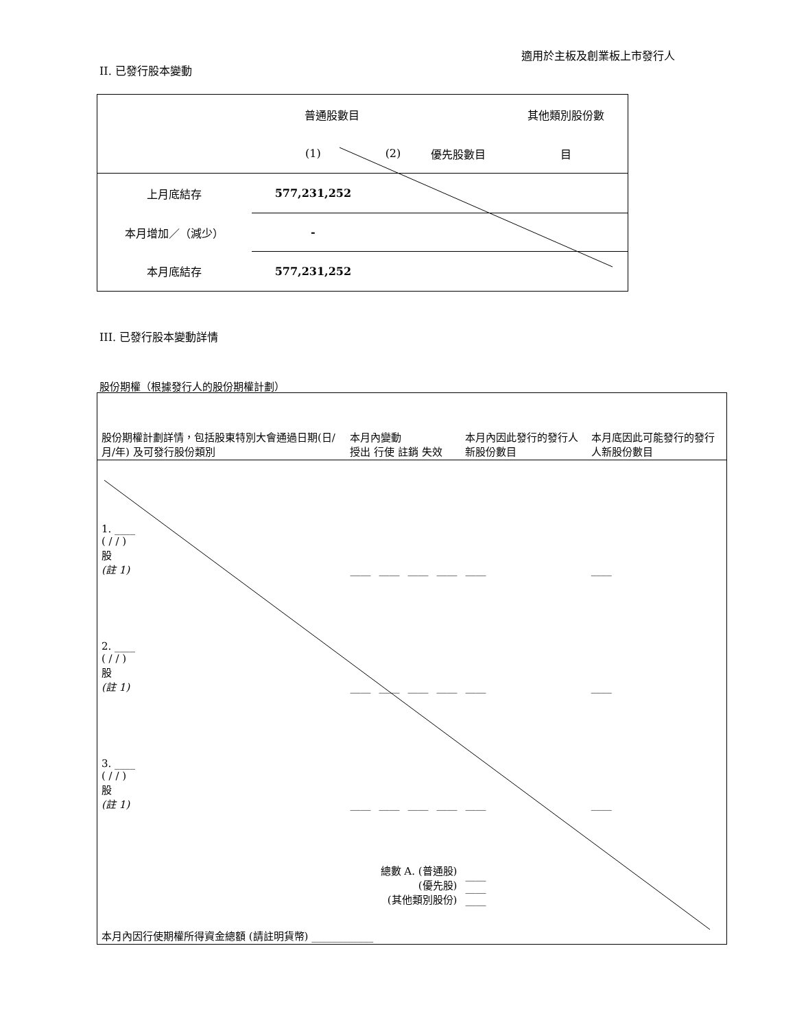適用於主板及創業板上市發行人
II. 已發行股本變動
| | 普通股數目 | | | 其他類別股份數 |
| | (1) | (2) | 優先股數目 | 目 |
| 上月底結存 | 577,231,252 | | | |
| 本月增加／（減少） | - | | | |
| 本月底結存 | 577,231,252 | | | |
III. 已發行股本變動詳情
股份期權（根據發行人的股份期權計劃）
| 股份期權計劃詳情，包括股東特別大會通過日期(日/月/年) 及可發行股份類別 | 本月內變動 授出 行使 註銷 失效 | | | | 本月內因此發行的發行人新股份數目 | 本月底因此可能發行的發行人新股份數目 |
| 1. ____ ( / / ) 股 (註 1) | ____ | ____ | ____ | ____ | ____ | ____ |
| 2. ____ ( / / ) 股 (註 1) | ____ | ____ | ____ | ____ | ____ | ____ |
| 3. ____ ( / / ) 股 (註 1) | ____ | ____ | ____ | ____ | ____ | ____ |
| 總數 A. (普通股) (優先股) (其他類別股份) | | | | | ____ ____ ____ | |
| 本月內因行使期權所得資金總額 (請註明貨幣) ____________ | | | | | | |